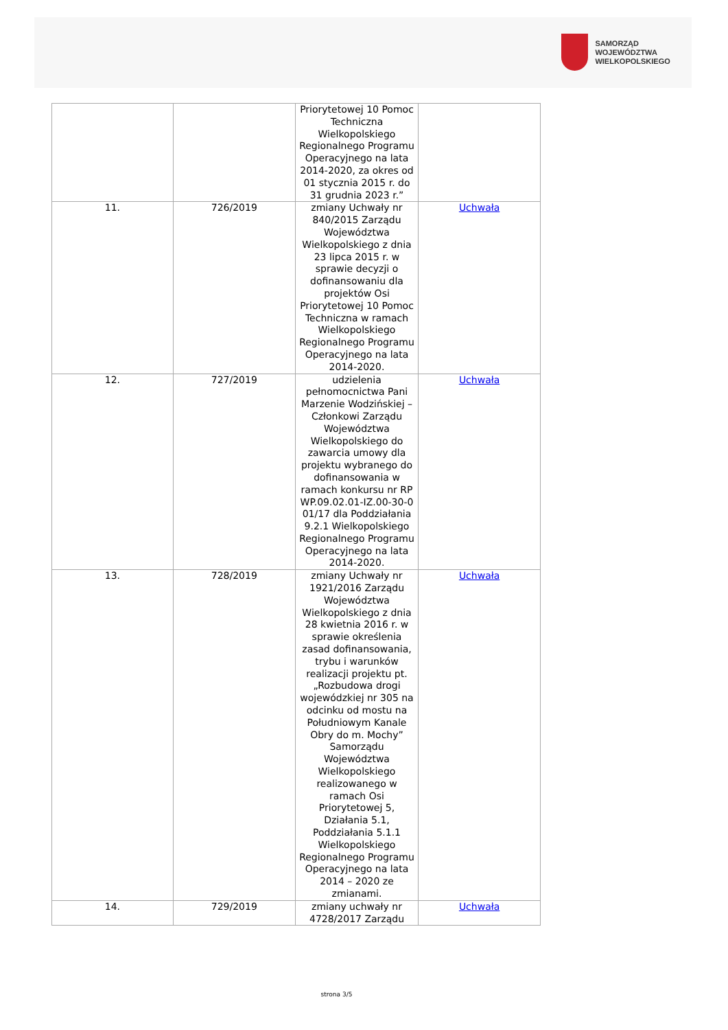SAMORZĄD WOJEWÓDZTWA
WIELKOPOLSKIEGO
| | | Priorytetowej 10 Pomoc Techniczna Wielkopolskiego Regionalnego Programu Operacyjnego na lata 2014-2020, za okres od 01 stycznia 2015 r. do 31 grudnia 2023 r.” | |
| 11. | 726/2019 | zmiany Uchwały nr 840/2015 Zarządu Województwa Wielkopolskiego z dnia 23 lipca 2015 r. w sprawie decyzji o dofinansowaniu dla projektów Osi Priorytetowej 10 Pomoc Techniczna w ramach Wielkopolskiego Regionalnego Programu Operacyjnego na lata 2014-2020. | Uchwała |
| 12. | 727/2019 | udzielenia pełnomocnictwa Pani Marzenie Wodzińskiej – Członkowi Zarządu Województwa Wielkopolskiego do zawarcia umowy dla projektu wybranego do dofinansowania w ramach konkursu nr RP WP.09.02.01-IZ.00-30-0 01/17 dla Poddziałania 9.2.1 Wielkopolskiego Regionalnego Programu Operacyjnego na lata 2014-2020. | Uchwała |
| 13. | 728/2019 | zmiany Uchwały nr 1921/2016 Zarządu Województwa Wielkopolskiego z dnia 28 kwietnia 2016 r. w sprawie określenia zasad dofinansowania, trybu i warunków realizacji projektu pt. „Rozbudowa drogi wojewódzkiej nr 305 na odcinku od mostu na Południowym Kanale Obry do m. Mochy” Samorządu Województwa Wielkopolskiego realizowanego w ramach Osi Priorytetowej 5, Działania 5.1, Poddziałania 5.1.1 Wielkopolskiego Regionalnego Programu Operacyjnego na lata 2014 – 2020 ze zmianami. | Uchwała |
| 14. | 729/2019 | zmiany uchwały nr 4728/2017 Zarządu | Uchwała |
strona 3/5